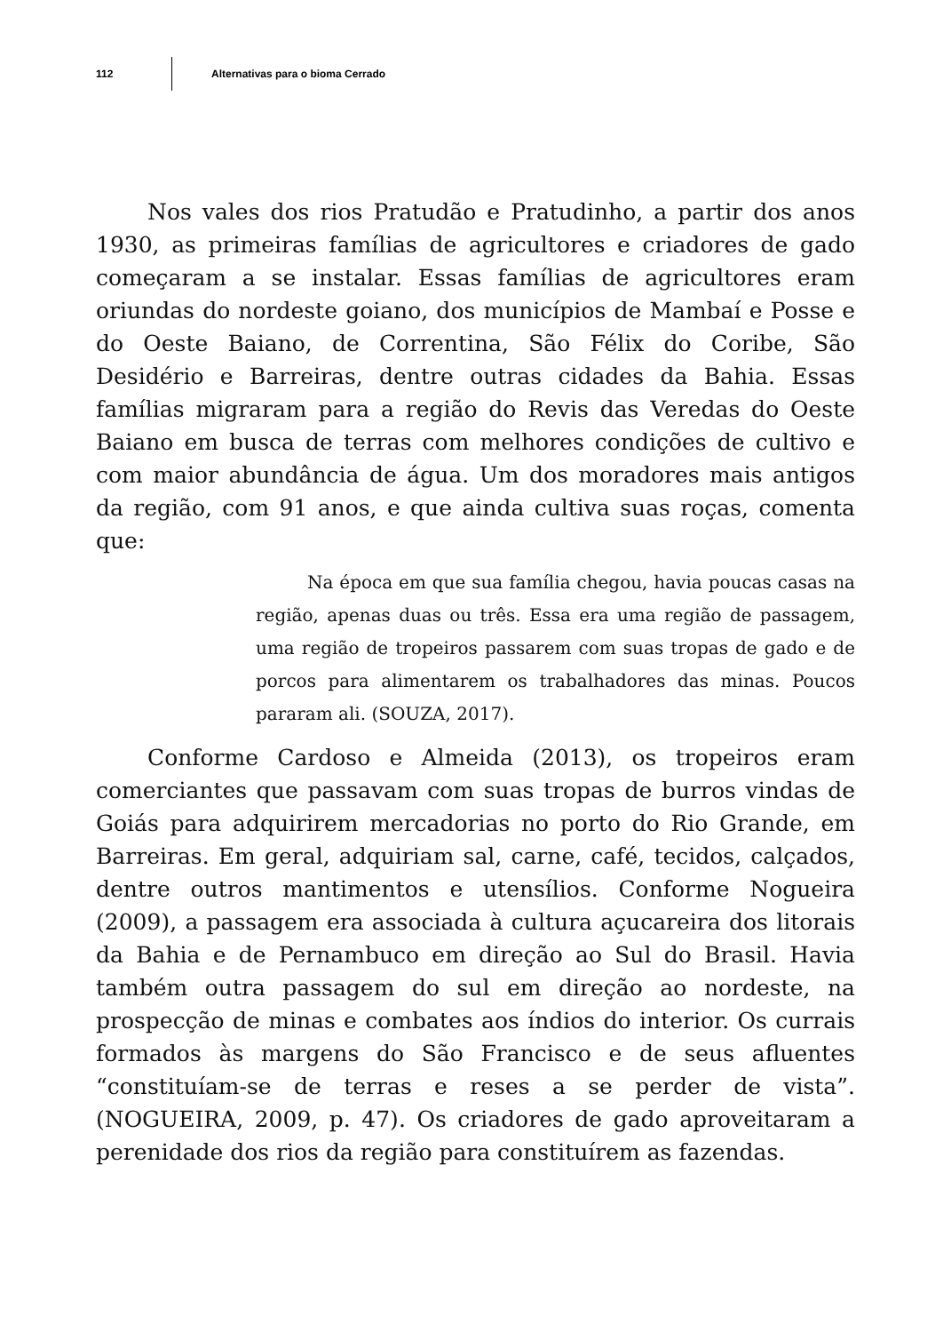112 Alternativas para o bioma Cerrado
Nos vales dos rios Pratudão e Pratudinho, a partir dos anos 1930, as primeiras famílias de agricultores e criadores de gado começaram a se instalar. Essas famílias de agricultores eram oriundas do nordeste goiano, dos municípios de Mambaí e Posse e do Oeste Baiano, de Correntina, São Félix do Coribe, São Desidério e Barreiras, dentre outras cidades da Bahia. Essas famílias migraram para a região do Revis das Veredas do Oeste Baiano em busca de terras com melhores condições de cultivo e com maior abundância de água. Um dos moradores mais antigos da região, com 91 anos, e que ainda cultiva suas roças, comenta que:
Na época em que sua família chegou, havia poucas casas na região, apenas duas ou três. Essa era uma região de passagem, uma região de tropeiros passarem com suas tropas de gado e de porcos para alimentarem os trabalhadores das minas. Poucos pararam ali. (SOUZA, 2017).
Conforme Cardoso e Almeida (2013), os tropeiros eram comerciantes que passavam com suas tropas de burros vindas de Goiás para adquirirem mercadorias no porto do Rio Grande, em Barreiras. Em geral, adquiriam sal, carne, café, tecidos, calçados, dentre outros mantimentos e utensílios. Conforme Nogueira (2009), a passagem era associada à cultura açucareira dos litorais da Bahia e de Pernambuco em direção ao Sul do Brasil. Havia também outra passagem do sul em direção ao nordeste, na prospecção de minas e combates aos índios do interior. Os currais formados às margens do São Francisco e de seus afluentes “constituíam-se de terras e reses a se perder de vista”. (NOGUEIRA, 2009, p. 47). Os criadores de gado aproveitaram a perenidade dos rios da região para constituírem as fazendas.